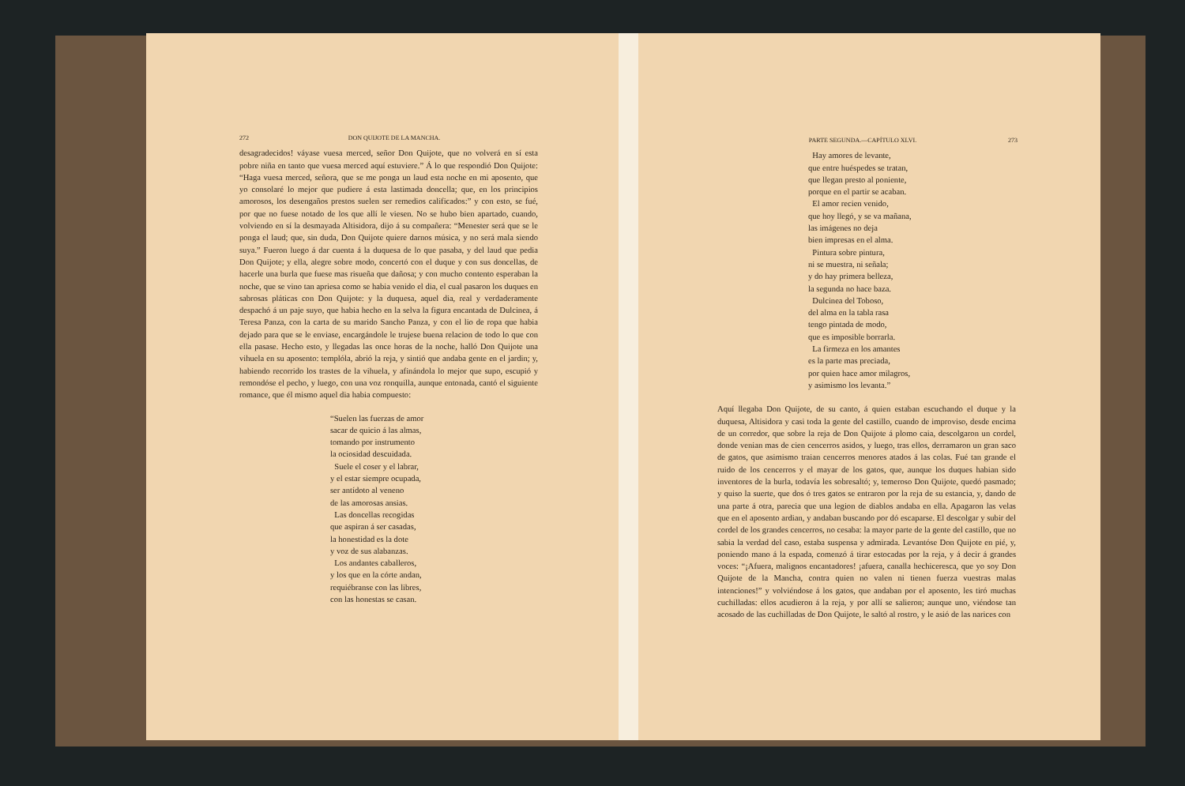272 DON QUIJOTE DE LA MANCHA.
desagradecidos! váyase vuesa merced, señor Don Quijote, que no volverá en sí esta pobre niña en tanto que vuesa merced aquí estuviere.” Á lo que respondió Don Quijote: “Haga vuesa merced, señora, que se me ponga un laud esta noche en mi aposento, que yo consolaré lo mejor que pudiere á esta lastimada doncella; que, en los principios amorosos, los desengaños prestos suelen ser remedios calificados:” y con esto, se fué, por que no fuese notado de los que allí le viesen. No se hubo bien apartado, cuando, volviendo en sí la desmayada Altisidora, dijo á su compañera: “Menester será que se le ponga el laud; que, sin duda, Don Quijote quiere darnos música, y no será mala siendo suya.” Fueron luego á dar cuenta á la duquesa de lo que pasaba, y del laud que pedia Don Quijote; y ella, alegre sobre modo, concertó con el duque y con sus doncellas, de hacerle una burla que fuese mas risueña que dañosa; y con mucho contento esperaban la noche, que se vino tan apriesa como se habia venido el dia, el cual pasaron los duques en sabrosas pláticas con Don Quijote: y la duquesa, aquel dia, real y verdaderamente despachó á un paje suyo, que habia hecho en la selva la figura encantada de Dulcinea, á Teresa Panza, con la carta de su marido Sancho Panza, y con el lio de ropa que habia dejado para que se le enviase, encargándole le trujese buena relacion de todo lo que con ella pasase. Hecho esto, y llegadas las once horas de la noche, halló Don Quijote una vihuela en su aposento: templóla, abrió la reja, y sintió que andaba gente en el jardin; y, habiendo recorrido los trastes de la vihuela, y afinándola lo mejor que supo, escupió y remondóse el pecho, y luego, con una voz ronquilla, aunque entonada, cantó el siguiente romance, que él mismo aquel dia habia compuesto:
“Suelen las fuerzas de amor
sacar de quicio á las almas,
tomando por instrumento
la ociosidad descuidada.
Suele el coser y el labrar,
y el estar siempre ocupada,
ser antídoto al veneno
de las amorosas ansias.
Las doncellas recogidas
que aspiran á ser casadas,
la honestidad es la dote
y voz de sus alabanzas.
Los andantes caballeros,
y los que en la córte andan,
requiébranse con las libres,
con las honestas se casan.
PARTE SEGUNDA.—CAPÍTULO XLVI. 273
Hay amores de levante,
que entre huéspedes se tratan,
que llegan presto al poniente,
porque en el partir se acaban.
El amor recien venido,
que hoy llegó, y se va mañana,
las imágenes no deja
bien impresas en el alma.
Pintura sobre pintura,
ni se muestra, ni señala;
y do hay primera belleza,
la segunda no hace baza.
Dulcinea del Toboso,
del alma en la tabla rasa
tengo pintada de modo,
que es imposible borrarla.
La firmeza en los amantes
es la parte mas preciada,
por quien hace amor milagros,
y asimismo los levanta.”
Aquí llegaba Don Quijote, de su canto, á quien estaban escuchando el duque y la duquesa, Altisidora y casi toda la gente del castillo, cuando de improviso, desde encima de un corredor, que sobre la reja de Don Quijote á plomo caia, descolgaron un cordel, donde venian mas de cien cencerros asidos, y luego, tras ellos, derramaron un gran saco de gatos, que asimismo traian cencerros menores atados á las colas. Fué tan grande el ruido de los cencerros y el mayar de los gatos, que, aunque los duques habian sido inventores de la burla, todavía les sobresaltó; y, temeroso Don Quijote, quedó pasmado; y quiso la suerte, que dos ó tres gatos se entraron por la reja de su estancia, y, dando de una parte á otra, parecia que una legion de diablos andaba en ella. Apagaron las velas que en el aposento ardian, y andaban buscando por dó escaparse. El descolgar y subir del cordel de los grandes cencerros, no cesaba: la mayor parte de la gente del castillo, que no sabia la verdad del caso, estaba suspensa y admirada. Levantóse Don Quijote en pié, y, poniendo mano á la espada, comenzó á tirar estocadas por la reja, y á decir á grandes voces: “¡Afuera, malignos encantadores! ¡afuera, canalla hechiceresca, que yo soy Don Quijote de la Mancha, contra quien no valen ni tienen fuerza vuestras malas intenciones!” y volviéndose á los gatos, que andaban por el aposento, les tiró muchas cuchilladas: ellos acudieron á la reja, y por allí se salieron; aunque uno, viéndose tan acosado de las cuchilladas de Don Quijote, le saltó al rostro, y le asió de las narices con